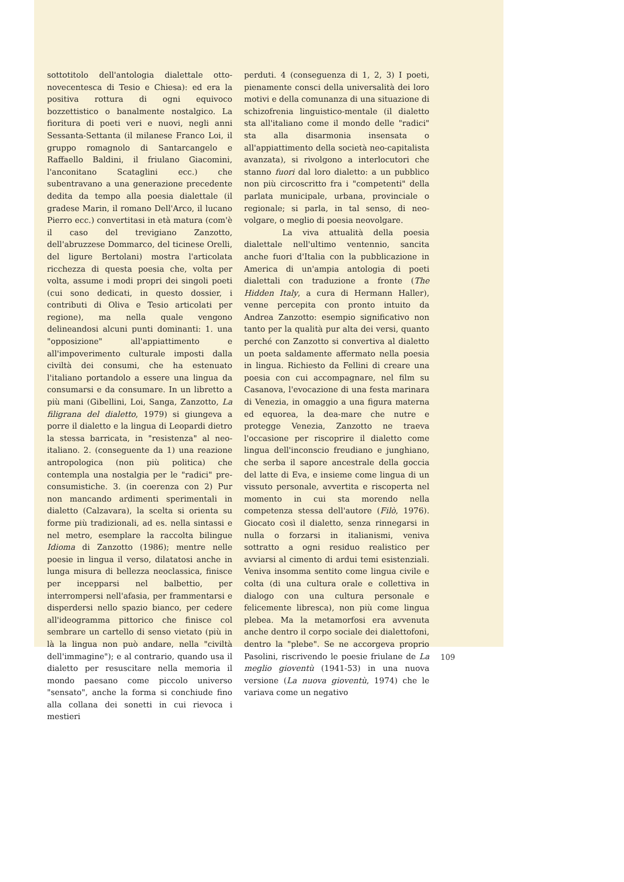sottotitolo dell'antologia dialettale otto-novecentesca di Tesio e Chiesa): ed era la positiva rottura di ogni equivoco bozzettistico o banalmente nostalgico. La fioritura di poeti veri e nuovi, negli anni Sessanta-Settanta (il milanese Franco Loi, il gruppo romagnolo di Santarcangelo e Raffaello Baldini, il friulano Giacomini, l'anconitano Scataglini ecc.) che subentravano a una generazione precedente dedita da tempo alla poesia dialettale (il gradese Marin, il romano Dell'Arco, il lucano Pierro ecc.) convertitasi in età matura (com'è il caso del trevigiano Zanzotto, dell'abruzzese Dommarco, del ticinese Orelli, del ligure Bertolani) mostra l'articolata ricchezza di questa poesia che, volta per volta, assume i modi propri dei singoli poeti (cui sono dedicati, in questo dossier, i contributi di Oliva e Tesio articolati per regione), ma nella quale vengono delineandosi alcuni punti dominanti: 1. una "opposizione" all'appiattimento e all'impoverimento culturale imposti dalla civiltà dei consumi, che ha estenuato l'italiano portandolo a essere una lingua da consumarsi e da consumare. In un libretto a più mani (Gibellini, Loi, Sanga, Zanzotto, La filigrana del dialetto, 1979) si giungeva a porre il dialetto e la lingua di Leopardi dietro la stessa barricata, in "resistenza" al neo-italiano. 2. (conseguente da 1) una reazione antropologica (non più politica) che contempla una nostalgia per le "radici" pre-consumistiche. 3. (in coerenza con 2) Pur non mancando ardimenti sperimentali in dialetto (Calzavara), la scelta si orienta su forme più tradizionali, ad es. nella sintassi e nel metro, esemplare la raccolta bilingue Idioma di Zanzotto (1986); mentre nelle poesie in lingua il verso, dilatatosi anche in lunga misura di bellezza neoclassica, finisce per incepparsi nel balbettio, per interrompersi nell'afasia, per frammentarsi e disperdersi nello spazio bianco, per cedere all'ideogramma pittorico che finisce col sembrare un cartello di senso vietato (più in là la lingua non può andare, nella "civiltà dell'immagine"); e al contrario, quando usa il dialetto per resuscitare nella memoria il mondo paesano come piccolo universo "sensato", anche la forma si conchiude fino alla collana dei sonetti in cui rievoca i mestieri
perduti. 4 (conseguenza di 1, 2, 3) I poeti, pienamente consci della universalità dei loro motivi e della comunanza di una situazione di schizofrenia linguistico-mentale (il dialetto sta all'italiano come il mondo delle "radici" sta alla disarmonia insensata o all'appiattimento della società neo-capitalista avanzata), si rivolgono a interlocutori che stanno fuori dal loro dialetto: a un pubblico non più circoscritto fra i "competenti" della parlata municipale, urbana, provinciale o regionale; si parla, in tal senso, di neo-volgare, o meglio di poesia neovolgare.
La viva attualità della poesia dialettale nell'ultimo ventennio, sancita anche fuori d'Italia con la pubblicazione in America di un'ampia antologia di poeti dialettali con traduzione a fronte (The Hidden Italy, a cura di Hermann Haller), venne percepita con pronto intuito da Andrea Zanzotto: esempio significativo non tanto per la qualità pur alta dei versi, quanto perché con Zanzotto si convertiva al dialetto un poeta saldamente affermato nella poesia in lingua. Richiesto da Fellini di creare una poesia con cui accompagnare, nel film su Casanova, l'evocazione di una festa marinara di Venezia, in omaggio a una figura materna ed equorea, la dea-mare che nutre e protegge Venezia, Zanzotto ne traeva l'occasione per riscoprire il dialetto come lingua dell'inconscio freudiano e junghiano, che serba il sapore ancestrale della goccia del latte di Eva, e insieme come lingua di un vissuto personale, avvertita e riscoperta nel momento in cui sta morendo nella competenza stessa dell'autore (Filò, 1976). Giocato così il dialetto, senza rinnegarsi in nulla o forzarsi in italianismi, veniva sottratto a ogni residuo realistico per avviarsi al cimento di ardui temi esistenziali. Veniva insomma sentito come lingua civile e colta (di una cultura orale e collettiva in dialogo con una cultura personale e felicemente libresca), non più come lingua plebea. Ma la metamorfosi era avvenuta anche dentro il corpo sociale dei dialettofoni, dentro la "plebe". Se ne accorgeva proprio Pasolini, riscrivendo le poesie friulane de La meglio gioventù (1941-53) in una nuova versione (La nuova gioventù, 1974) che le variava come un negativo
109